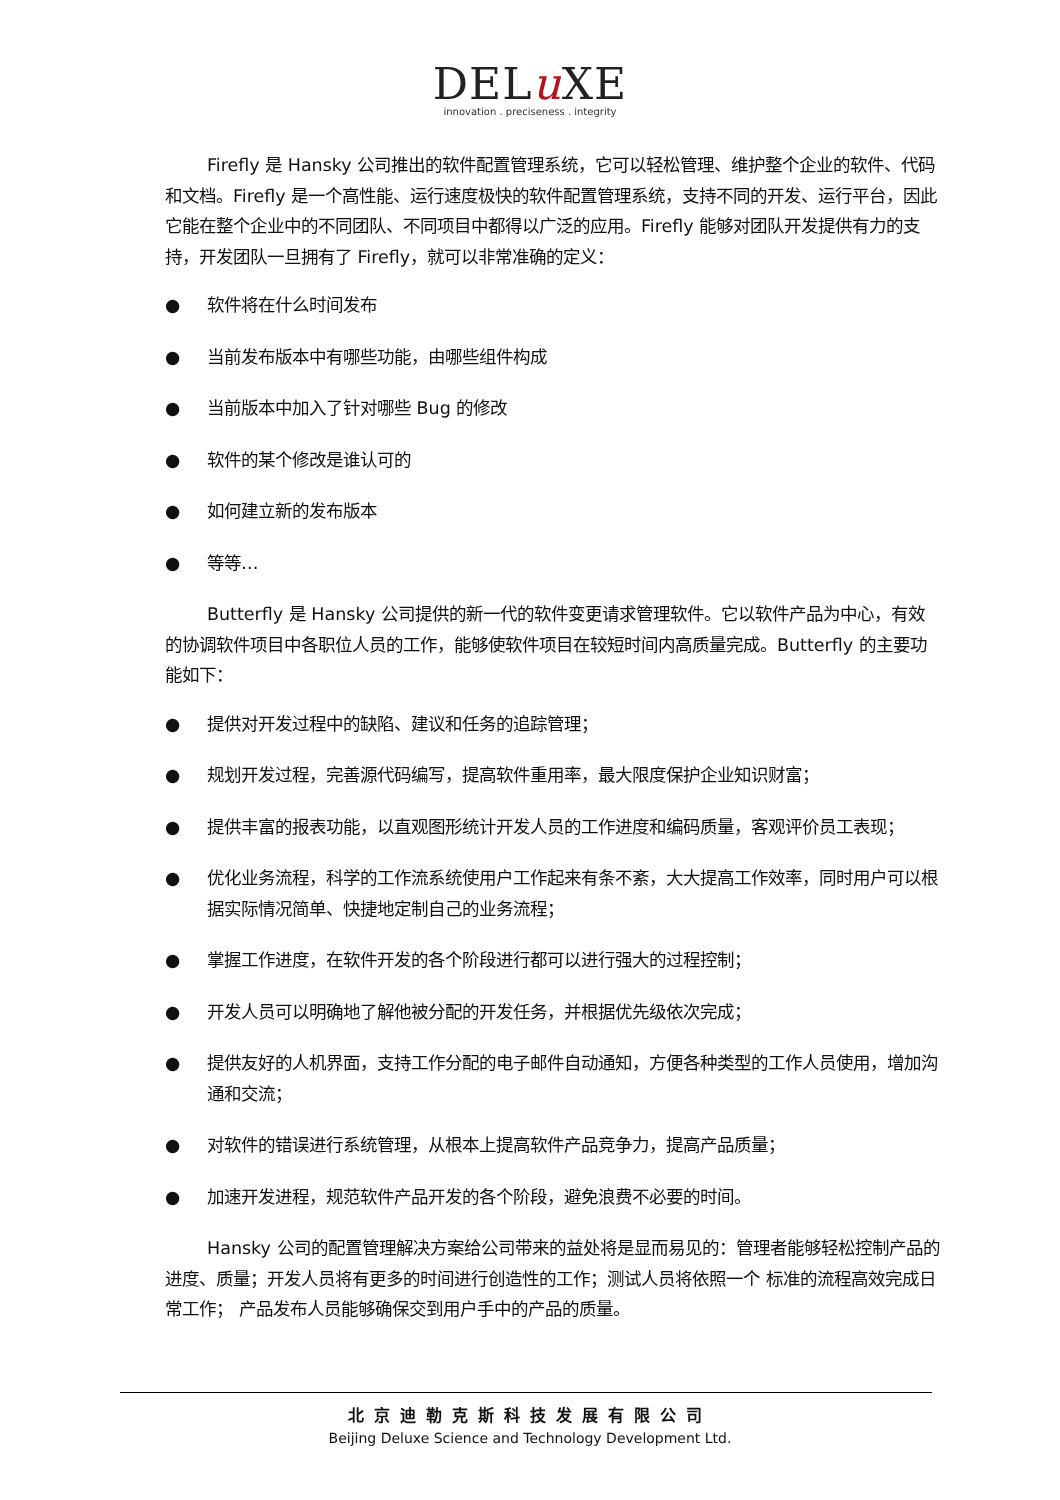DELu XE
innovation . preciseness . integrity
Firefly 是 Hansky 公司推出的软件配置管理系统，它可以轻松管理、维护整个企业的软件、代码和文档。Firefly 是一个高性能、运行速度极快的软件配置管理系统，支持不同的开发、运行平台，因此它能在整个企业中的不同团队、不同项目中都得以广泛的应用。Firefly 能够对团队开发提供有力的支持，开发团队一旦拥有了 Firefly，就可以非常准确的定义：
● 软件将在什么时间发布
● 当前发布版本中有哪些功能，由哪些组件构成
● 当前版本中加入了针对哪些 Bug 的修改
● 软件的某个修改是谁认可的
● 如何建立新的发布版本
● 等等…
Butterfly 是 Hansky 公司提供的新一代的软件变更请求管理软件。它以软件产品为中心，有效的协调软件项目中各职位人员的工作，能够使软件项目在较短时间内高质量完成。Butterfly 的主要功能如下：
● 提供对开发过程中的缺陷、建议和任务的追踪管理；
● 规划开发过程，完善源代码编写，提高软件重用率，最大限度保护企业知识财富；
● 提供丰富的报表功能，以直观图形统计开发人员的工作进度和编码质量，客观评价员工表现；
● 优化业务流程，科学的工作流系统使用户工作起来有条不紊，大大提高工作效率，同时用户可以根据实际情况简单、快捷地定制自己的业务流程；
● 掌握工作进度，在软件开发的各个阶段进行都可以进行强大的过程控制；
● 开发人员可以明确地了解他被分配的开发任务，并根据优先级依次完成；
● 提供友好的人机界面，支持工作分配的电子邮件自动通知，方便各种类型的工作人员使用，增加沟通和交流；
● 对软件的错误进行系统管理，从根本上提高软件产品竞争力，提高产品质量；
● 加速开发进程，规范软件产品开发的各个阶段，避免浪费不必要的时间。
Hansky 公司的配置管理解决方案给公司带来的益处将是显而易见的：管理者能够轻松控制产品的进度、质量；开发人员将有更多的时间进行创造性的工作；测试人员将依照一个 标准的流程高效完成日常工作； 产品发布人员能够确保交到用户手中的产品的质量。
北京迪勒克斯科技发展有限公司
Beijing Deluxe Science and Technology Development Ltd.